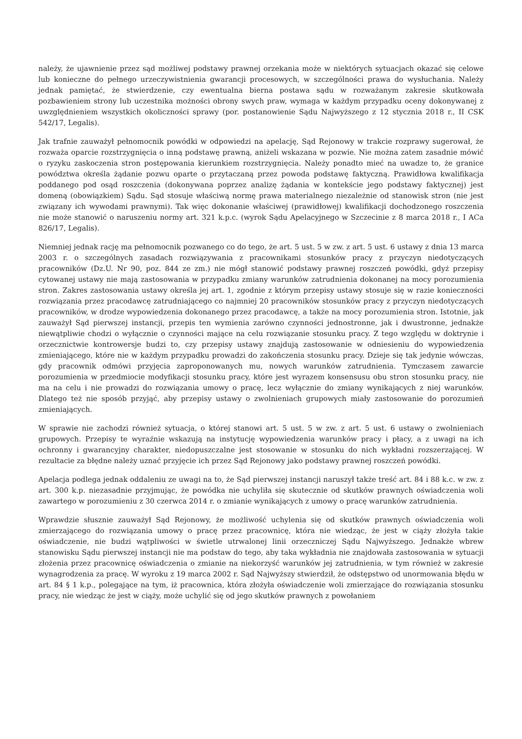należy, że ujawnienie przez sąd możliwej podstawy prawnej orzekania może w niektórych sytuacjach okazać się celowe lub konieczne do pełnego urzeczywistnienia gwarancji procesowych, w szczególności prawa do wysłuchania. Należy jednak pamiętać, że stwierdzenie, czy ewentualna bierna postawa sądu w rozważanym zakresie skutkowała pozbawieniem strony lub uczestnika możności obrony swych praw, wymaga w każdym przypadku oceny dokonywanej z uwzględnieniem wszystkich okoliczności sprawy (por. postanowienie Sądu Najwyższego z 12 stycznia 2018 r., II CSK 542/17, Legalis).
Jak trafnie zauważył pełnomocnik powódki w odpowiedzi na apelację, Sąd Rejonowy w trakcie rozprawy sugerował, że rozważa oparcie rozstrzygnięcia o inną podstawę prawną, aniżeli wskazana w pozwie. Nie można zatem zasadnie mówić o ryzyku zaskoczenia stron postępowania kierunkiem rozstrzygnięcia. Należy ponadto mieć na uwadze to, że granice powództwa określa żądanie pozwu oparte o przytaczaną przez powoda podstawę faktyczną. Prawidłowa kwalifikacja poddanego pod osąd roszczenia (dokonywana poprzez analizę żądania w kontekście jego podstawy faktycznej) jest domeną (obowiązkiem) Sądu. Sąd stosuje właściwą normę prawa materialnego niezależnie od stanowisk stron (nie jest związany ich wywodami prawnymi). Tak więc dokonanie właściwej (prawidłowej) kwalifikacji dochodzonego roszczenia nie może stanowić o naruszeniu normy art. 321 k.p.c. (wyrok Sądu Apelacyjnego w Szczecinie z 8 marca 2018 r., I ACa 826/17, Legalis).
Niemniej jednak rację ma pełnomocnik pozwanego co do tego, że art. 5 ust. 5 w zw. z art. 5 ust. 6 ustawy z dnia 13 marca 2003 r. o szczególnych zasadach rozwiązywania z pracownikami stosunków pracy z przyczyn niedotyczących pracowników (Dz.U. Nr 90, poz. 844 ze zm.) nie mógł stanowić podstawy prawnej roszczeń powódki, gdyż przepisy cytowanej ustawy nie mają zastosowania w przypadku zmiany warunków zatrudnienia dokonanej na mocy porozumienia stron. Zakres zastosowania ustawy określa jej art. 1, zgodnie z którym przepisy ustawy stosuje się w razie konieczności rozwiązania przez pracodawcę zatrudniającego co najmniej 20 pracowników stosunków pracy z przyczyn niedotyczących pracowników, w drodze wypowiedzenia dokonanego przez pracodawcę, a także na mocy porozumienia stron. Istotnie, jak zauważył Sąd pierwszej instancji, przepis ten wymienia zarówno czynności jednostronne, jak i dwustronne, jednakże niewątpliwie chodzi o wyłącznie o czynności mające na celu rozwiązanie stosunku pracy. Z tego względu w doktrynie i orzecznictwie kontrowersje budzi to, czy przepisy ustawy znajdują zastosowanie w odniesieniu do wypowiedzenia zmieniającego, które nie w każdym przypadku prowadzi do zakończenia stosunku pracy. Dzieje się tak jedynie wówczas, gdy pracownik odmówi przyjęcia zaproponowanych mu, nowych warunków zatrudnienia. Tymczasem zawarcie porozumienia w przedmiocie modyfikacji stosunku pracy, które jest wyrazem konsensusu obu stron stosunku pracy, nie ma na celu i nie prowadzi do rozwiązania umowy o pracę, lecz wyłącznie do zmiany wynikających z niej warunków. Dlatego też nie sposób przyjąć, aby przepisy ustawy o zwolnieniach grupowych miały zastosowanie do porozumień zmieniających.
W sprawie nie zachodzi również sytuacja, o której stanowi art. 5 ust. 5 w zw. z art. 5 ust. 6 ustawy o zwolnieniach grupowych. Przepisy te wyraźnie wskazują na instytucję wypowiedzenia warunków pracy i płacy, a z uwagi na ich ochronny i gwarancyjny charakter, niedopuszczalne jest stosowanie w stosunku do nich wykładni rozszerzającej. W rezultacie za błędne należy uznać przyjęcie ich przez Sąd Rejonowy jako podstawy prawnej roszczeń powódki.
Apelacja podlega jednak oddaleniu ze uwagi na to, że Sąd pierwszej instancji naruszył także treść art. 84 i 88 k.c. w zw. z art. 300 k.p. niezasadnie przyjmując, że powódka nie uchyliła się skutecznie od skutków prawnych oświadczenia woli zawartego w porozumieniu z 30 czerwca 2014 r. o zmianie wynikających z umowy o pracę warunków zatrudnienia.
Wprawdzie słusznie zauważył Sąd Rejonowy, że możliwość uchylenia się od skutków prawnych oświadczenia woli zmierzającego do rozwiązania umowy o pracę przez pracownicę, która nie wiedząc, że jest w ciąży złożyła takie oświadczenie, nie budzi wątpliwości w świetle utrwalonej linii orzeczniczej Sądu Najwyższego. Jednakże wbrew stanowisku Sądu pierwszej instancji nie ma podstaw do tego, aby taka wykładnia nie znajdowała zastosowania w sytuacji złożenia przez pracownicę oświadczenia o zmianie na niekorzyść warunków jej zatrudnienia, w tym również w zakresie wynagrodzenia za pracę. W wyroku z 19 marca 2002 r. Sąd Najwyższy stwierdził, że odstępstwo od unormowania błędu w art. 84 § 1 k.p., polegające na tym, iż pracownica, która złożyła oświadczenie woli zmierzające do rozwiązania stosunku pracy, nie wiedząc że jest w ciąży, może uchylić się od jego skutków prawnych z powołaniem